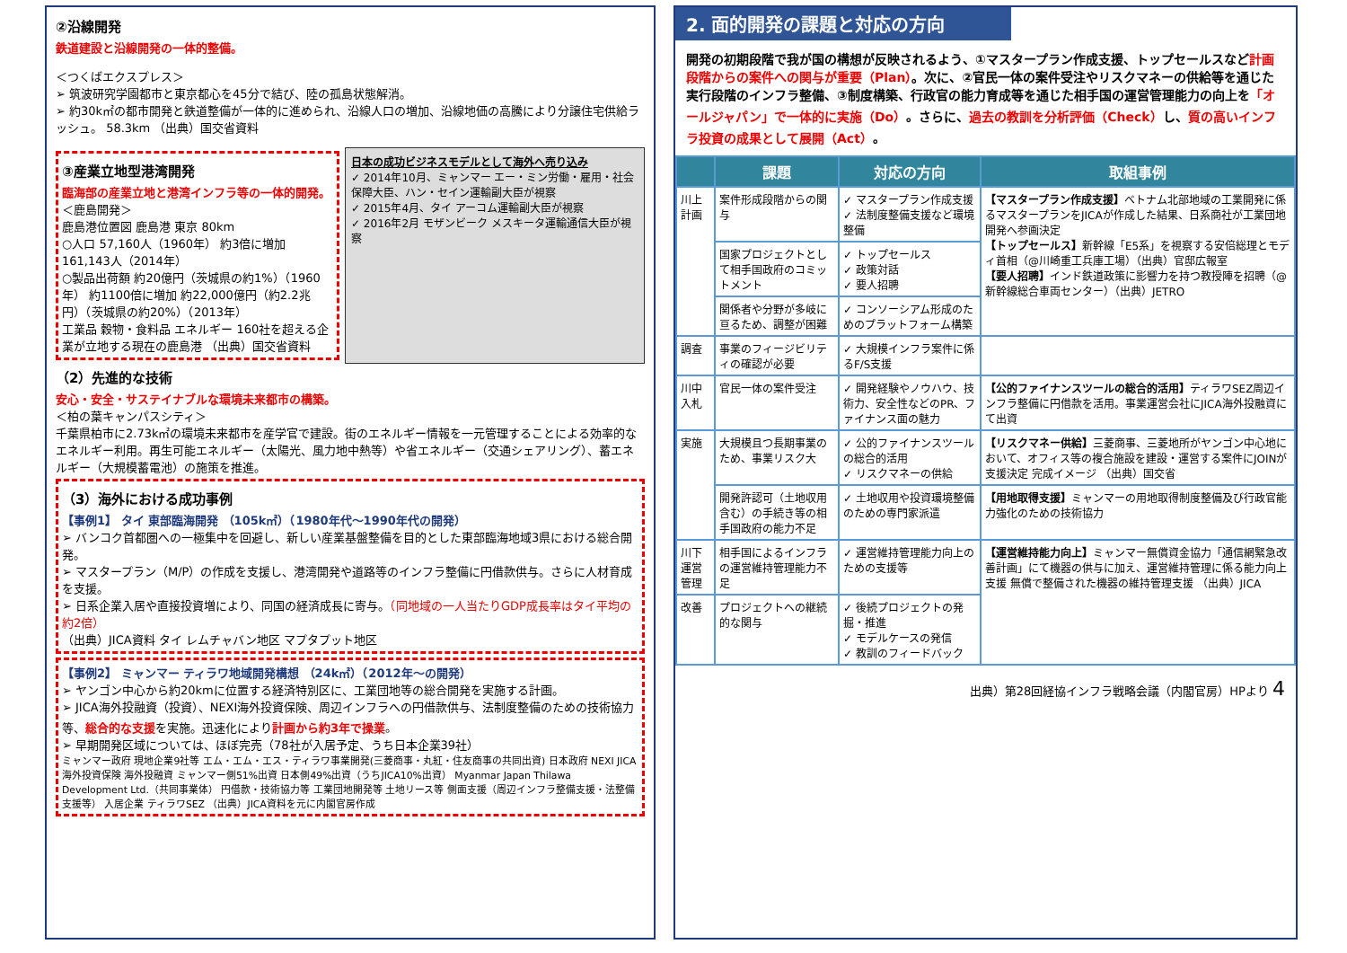②沿線開発
鉄道建設と沿線開発の一体的整備。
＜つくばエクスプレス＞
➢ 筑波研究学園都市と東京都心を45分で結び、陸の孤島状態解消。
➢ 約30k㎡の都市開発と鉄道整備が一体的に進められ、沿線人口の増加、沿線地価の高騰により分譲住宅供給ラッシュ。 58.3km （出典）国交省資料
③産業立地型港湾開発
臨海部の産業立地と港湾インフラ等の一体的開発。
＜鹿島開発＞
鹿島港位置図 鹿島港 東京 80km
○人口 57,160人（1960年） 約3倍に増加 161,143人（2014年）
○製品出荷額 約20億円（茨城県の約1%）（1960年） 約1100倍に増加 約22,000億円（約2.2兆円）（茨城県の約20%）（2013年）
工業品 穀物・食料品 エネルギー 160社を超える企業が立地する現在の鹿島港 （出典）国交省資料
日本の成功ビジネスモデルとして海外へ売り込み
✓ 2014年10月、ミャンマー エー・ミン労働・雇用・社会保障大臣、ハン・セイン運輸副大臣が視察
✓ 2015年4月、タイ アーコム運輸副大臣が視察
✓ 2016年2月 モザンビーク メスキータ運輸通信大臣が視察
（2）先進的な技術
安心・安全・サステイナブルな環境未来都市の構築。
＜柏の葉キャンパスシティ＞
千葉県柏市に2.73k㎡の環境未来都市を産学官で建設。街のエネルギー情報を一元管理することによる効率的なエネルギー利用。再生可能エネルギー（太陽光、風力地中熱等）や省エネルギー（交通シェアリング）、蓄エネルギー（大規模蓄電池）の施策を推進。
（3）海外における成功事例
【事例1】 タイ 東部臨海開発 （105k㎡）（1980年代～1990年代の開発）
➢ バンコク首都圏への一極集中を回避し、新しい産業基盤整備を目的とした東部臨海地域3県における総合開発。
➢ マスタープラン（M/P）の作成を支援し、港湾開発や道路等のインフラ整備に円借款供与。さらに人材育成を支援。
➢ 日系企業入居や直接投資増により、同国の経済成長に寄与。（同地域の一人当たりGDP成長率はタイ平均の約2倍）
（出典）JICA資料 タイ レムチャバン地区 マプタプット地区
【事例2】 ミャンマー ティラワ地域開発構想 （24k㎡）（2012年～の開発）
➢ ヤンゴン中心から約20kmに位置する経済特別区に、工業団地等の総合開発を実施する計画。
➢ JICA海外投融資（投資）、NEXI海外投資保険、周辺インフラへの円借款供与、法制度整備のための技術協力等、総合的な支援を実施。迅速化により計画から約3年で操業。
➢ 早期開発区域については、ほぼ完売（78社が入居予定、うち日本企業39社）
ミャンマー政府 現地企業9社等 エム・エム・エス・ティラワ事業開発(三菱商事・丸紅・住友商事の共同出資) 日本政府 NEXI JICA 海外投資保険 海外投融資 ミャンマー側51%出資 日本側49%出資（うちJICA10%出資） Myanmar Japan Thilawa Development Ltd.（共同事業体） 円借款・技術協力等 工業団地開発等 土地リース等 側面支援（周辺インフラ整備支援・法整備支援等） 入居企業 ティラワSEZ （出典）JICA資料を元に内閣官房作成
2. 面的開発の課題と対応の方向
開発の初期段階で我が国の構想が反映されるよう、①マスタープラン作成支援、トップセールスなど計画段階からの案件への関与が重要（Plan）。次に、②官民一体の案件受注やリスクマネーの供給等を通じた実行段階のインフラ整備、③制度構築、行政官の能力育成等を通じた相手国の運営管理能力の向上を「オールジャパン」で一体的に実施（Do）。さらに、過去の教訓を分析評価（Check）し、質の高いインフラ投資の成果として展開（Act）。
| | 課題 | 対応の方向 | 取組事例 |
| --- | --- | --- | --- |
| 川上 計画 | 案件形成段階からの関与 | ✓ マスタープラン作成支援 ✓ 法制度整備支援など環境整備 | 【マスタープラン作成支援】 ベトナム北部地域の工業開発に係るマスタープランをJICAが作成した結果、日系商社が工業団地開発へ参画決定 【トップセールス】 新幹線「E5系」を視察する安倍総理とモディ首相（@川崎重工兵庫工場）（出典）官邸広報室 【要人招聘】 インド鉄道政策に影響力を持つ教授陣を招聘（@新幹線総合車両センター）（出典）JETRO |
| | 国家プロジェクトとして相手国政府のコミットメント | ✓ トップセールス ✓ 政策対話 ✓ 要人招聘 | |
| | 関係者や分野が多岐に亘るため、調整が困難 | ✓ コンソーシアム形成のためのプラットフォーム構築 | |
| 調査 | 事業のフィージビリティの確認が必要 | ✓ 大規模インフラ案件に係るF/S支援 | |
| 川中 入札 | 官民一体の案件受注 | ✓ 開発経験やノウハウ、技術力、安全性などのPR、ファイナンス面の魅力 | 【公的ファイナンスツールの総合的活用】 ティラワSEZ周辺インフラ整備に円借款を活用。事業運営会社にJICA海外投融資にて出資 |
| 実施 | 大規模且つ長期事業のため、事業リスク大 | ✓ 公的ファイナンスツールの総合的活用 ✓ リスクマネーの供給 | 【リスクマネー供給】 三菱商事、三菱地所がヤンゴン中心地において、オフィス等の複合施設を建設・運営する案件にJOINが支援決定 完成イメージ （出典）国交省 |
| | 開発許認可（土地収用含む）の手続き等の相手国政府の能力不足 | ✓ 土地収用や投資環境整備のための専門家派遣 | 【用地取得支援】 ミャンマーの用地取得制度整備及び行政官能力強化のための技術協力 |
| 川下 運営管理 | 相手国によるインフラの運営維持管理能力不足 | ✓ 運営維持管理能力向上のための支援等 | 【運営維持能力向上】 ミャンマー無償資金協力「通信網緊急改善計画」にて機器の供与に加え、運営維持管理に係る能力向上支援 無償で整備された機器の維持管理支援 （出典）JICA |
| 改善 | プロジェクトへの継続的な関与 | ✓ 後続プロジェクトの発掘・推進 ✓ モデルケースの発信 ✓ 教訓のフィードバック | |
出典）第28回経協インフラ戦略会議（内閣官房）HPより 4